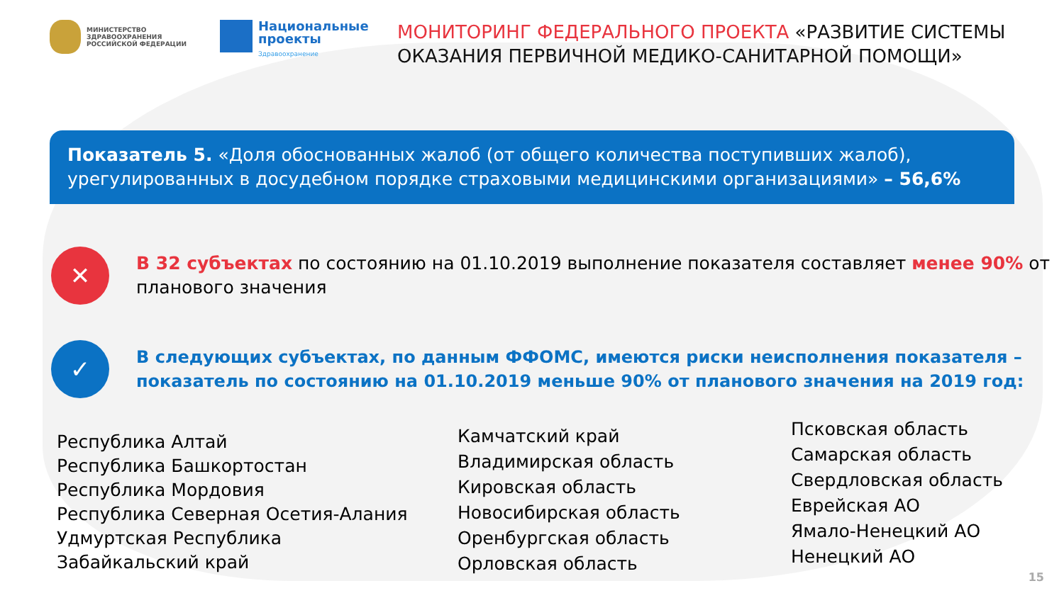МИНИСТЕРСТВО
ЗДРАВООХРАНЕНИЯ
РОССИЙСКОЙ ФЕДЕРАЦИИ
Национальные
проекты
Здравоохранение
МОНИТОРИНГ ФЕДЕРАЛЬНОГО ПРОЕКТА «РАЗВИТИЕ СИСТЕМЫ
ОКАЗАНИЯ ПЕРВИЧНОЙ МЕДИКО-САНИТАРНОЙ ПОМОЩИ»
Показатель 5. «Доля обоснованных жалоб (от общего количества поступивших жалоб), урегулированных в досудебном порядке страховыми медицинскими организациями» – 56,6%
✕
В 32 субъектах по состоянию на 01.10.2019 выполнение показателя составляет менее 90% от планового значения
✓
В следующих субъектах, по данным ФФОМС, имеются риски неисполнения показателя – показатель по состоянию на 01.10.2019 меньше 90% от планового значения на 2019 год:
Республика Алтай
Республика Башкортостан
Республика Мордовия
Республика Северная Осетия-Алания
Удмуртская Республика
Забайкальский край
Камчатский край
Владимирская область
Кировская область
Новосибирская область
Оренбургская область
Орловская область
Псковская область
Самарская область
Свердловская область
Еврейская АО
Ямало-Ненецкий АО
Ненецкий АО
15